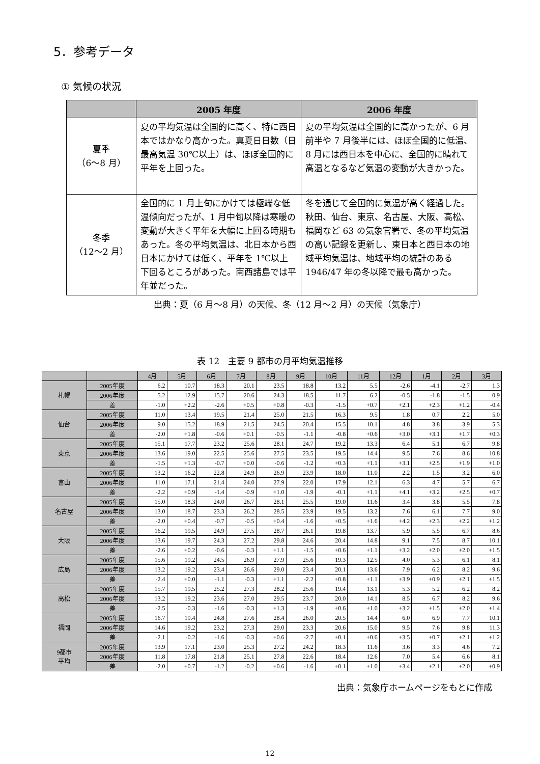5．参考データ
① 気候の状況
| | 2005 年度 | 2006 年度 |
| --- | --- | --- |
| 夏季 （6～8 月） | 夏の平均気温は全国的に高く、特に西日本ではかなり高かった。真夏日日数（日最高気温 30℃以上）は、ほぼ全国的に平年を上回った。 | 夏の平均気温は全国的に高かったが、6 月前半や 7 月後半には、ほぼ全国的に低温、8 月には西日本を中心に、全国的に晴れて高温となるなど気温の変動が大きかった。 |
| 冬季 （12～2 月） | 全国的に 1 月上旬にかけては極端な低温傾向だったが、1 月中旬以降は寒暖の変動が大きく平年を大幅に上回る時期もあった。冬の平均気温は、北日本から西日本にかけては低く、平年を 1℃以上下回るところがあった。南西諸島では平年並だった。 | 冬を通じて全国的に気温が高く経過した。秋田、仙台、東京、名古屋、大阪、高松、福岡など 63 の気象官署で、冬の平均気温の高い記録を更新し、東日本と西日本の地域平均気温は、地域平均の統計のある 1946/47 年の冬以降で最も高かった。 |
出典：夏（6 月～8 月）の天候、冬（12 月～2 月）の天候（気象庁）
表 12　主要 9 都市の月平均気温推移
| | | 4月 | 5月 | 6月 | 7月 | 8月 | 9月 | 10月 | 11月 | 12月 | 1月 | 2月 | 3月 |
| --- | --- | --- | --- | --- | --- | --- | --- | --- | --- | --- | --- | --- | --- |
| 札幌 | 2005年度 | 6.2 | 10.7 | 18.3 | 20.1 | 23.5 | 18.8 | 13.2 | 5.5 | -2.6 | -4.1 | -2.7 | 1.3 |
| | 2006年度 | 5.2 | 12.9 | 15.7 | 20.6 | 24.3 | 18.5 | 11.7 | 6.2 | -0.5 | -1.8 | -1.5 | 0.9 |
| | 差 | -1.0 | +2.2 | -2.6 | +0.5 | +0.8 | -0.3 | -1.5 | +0.7 | +2.1 | +2.3 | +1.2 | -0.4 |
| 仙台 | 2005年度 | 11.0 | 13.4 | 19.5 | 21.4 | 25.0 | 21.5 | 16.3 | 9.5 | 1.8 | 0.7 | 2.2 | 5.0 |
| | 2006年度 | 9.0 | 15.2 | 18.9 | 21.5 | 24.5 | 20.4 | 15.5 | 10.1 | 4.8 | 3.8 | 3.9 | 5.3 |
| | 差 | -2.0 | +1.8 | -0.6 | +0.1 | -0.5 | -1.1 | -0.8 | +0.6 | +3.0 | +3.1 | +1.7 | +0.3 |
| 東京 | 2005年度 | 15.1 | 17.7 | 23.2 | 25.6 | 28.1 | 24.7 | 19.2 | 13.3 | 6.4 | 5.1 | 6.7 | 9.8 |
| | 2006年度 | 13.6 | 19.0 | 22.5 | 25.6 | 27.5 | 23.5 | 19.5 | 14.4 | 9.5 | 7.6 | 8.6 | 10.8 |
| | 差 | -1.5 | +1.3 | -0.7 | +0.0 | -0.6 | -1.2 | +0.3 | +1.1 | +3.1 | +2.5 | +1.9 | +1.0 |
| 富山 | 2005年度 | 13.2 | 16.2 | 22.8 | 24.9 | 26.9 | 23.9 | 18.0 | 11.0 | 2.2 | 1.5 | 3.2 | 6.0 |
| | 2006年度 | 11.0 | 17.1 | 21.4 | 24.0 | 27.9 | 22.0 | 17.9 | 12.1 | 6.3 | 4.7 | 5.7 | 6.7 |
| | 差 | -2.2 | +0.9 | -1.4 | -0.9 | +1.0 | -1.9 | -0.1 | +1.1 | +4.1 | +3.2 | +2.5 | +0.7 |
| 名古屋 | 2005年度 | 15.0 | 18.3 | 24.0 | 26.7 | 28.1 | 25.5 | 19.0 | 11.6 | 3.4 | 3.8 | 5.5 | 7.8 |
| | 2006年度 | 13.0 | 18.7 | 23.3 | 26.2 | 28.5 | 23.9 | 19.5 | 13.2 | 7.6 | 6.1 | 7.7 | 9.0 |
| | 差 | -2.0 | +0.4 | -0.7 | -0.5 | +0.4 | -1.6 | +0.5 | +1.6 | +4.2 | +2.3 | +2.2 | +1.2 |
| 大阪 | 2005年度 | 16.2 | 19.5 | 24.9 | 27.5 | 28.7 | 26.1 | 19.8 | 13.7 | 5.9 | 5.5 | 6.7 | 8.6 |
| | 2006年度 | 13.6 | 19.7 | 24.3 | 27.2 | 29.8 | 24.6 | 20.4 | 14.8 | 9.1 | 7.5 | 8.7 | 10.1 |
| | 差 | -2.6 | +0.2 | -0.6 | -0.3 | +1.1 | -1.5 | +0.6 | +1.1 | +3.2 | +2.0 | +2.0 | +1.5 |
| 広島 | 2005年度 | 15.6 | 19.2 | 24.5 | 26.9 | 27.9 | 25.6 | 19.3 | 12.5 | 4.0 | 5.3 | 6.1 | 8.1 |
| | 2006年度 | 13.2 | 19.2 | 23.4 | 26.6 | 29.0 | 23.4 | 20.1 | 13.6 | 7.9 | 6.2 | 8.2 | 9.6 |
| | 差 | -2.4 | +0.0 | -1.1 | -0.3 | +1.1 | -2.2 | +0.8 | +1.1 | +3.9 | +0.9 | +2.1 | +1.5 |
| 高松 | 2005年度 | 15.7 | 19.5 | 25.2 | 27.3 | 28.2 | 25.6 | 19.4 | 13.1 | 5.3 | 5.2 | 6.2 | 8.2 |
| | 2006年度 | 13.2 | 19.2 | 23.6 | 27.0 | 29.5 | 23.7 | 20.0 | 14.1 | 8.5 | 6.7 | 8.2 | 9.6 |
| | 差 | -2.5 | -0.3 | -1.6 | -0.3 | +1.3 | -1.9 | +0.6 | +1.0 | +3.2 | +1.5 | +2.0 | +1.4 |
| 福岡 | 2005年度 | 16.7 | 19.4 | 24.8 | 27.6 | 28.4 | 26.0 | 20.5 | 14.4 | 6.0 | 6.9 | 7.7 | 10.1 |
| | 2006年度 | 14.6 | 19.2 | 23.2 | 27.3 | 29.0 | 23.3 | 20.6 | 15.0 | 9.5 | 7.6 | 9.8 | 11.3 |
| | 差 | -2.1 | -0.2 | -1.6 | -0.3 | +0.6 | -2.7 | +0.1 | +0.6 | +3.5 | +0.7 | +2.1 | +1.2 |
| 9都市 平均 | 2005年度 | 13.9 | 17.1 | 23.0 | 25.3 | 27.2 | 24.2 | 18.3 | 11.6 | 3.6 | 3.3 | 4.6 | 7.2 |
| | 2006年度 | 11.8 | 17.8 | 21.8 | 25.1 | 27.8 | 22.6 | 18.4 | 12.6 | 7.0 | 5.4 | 6.6 | 8.1 |
| | 差 | -2.0 | +0.7 | -1.2 | -0.2 | +0.6 | -1.6 | +0.1 | +1.0 | +3.4 | +2.1 | +2.0 | +0.9 |
出典：気象庁ホームページをもとに作成
12